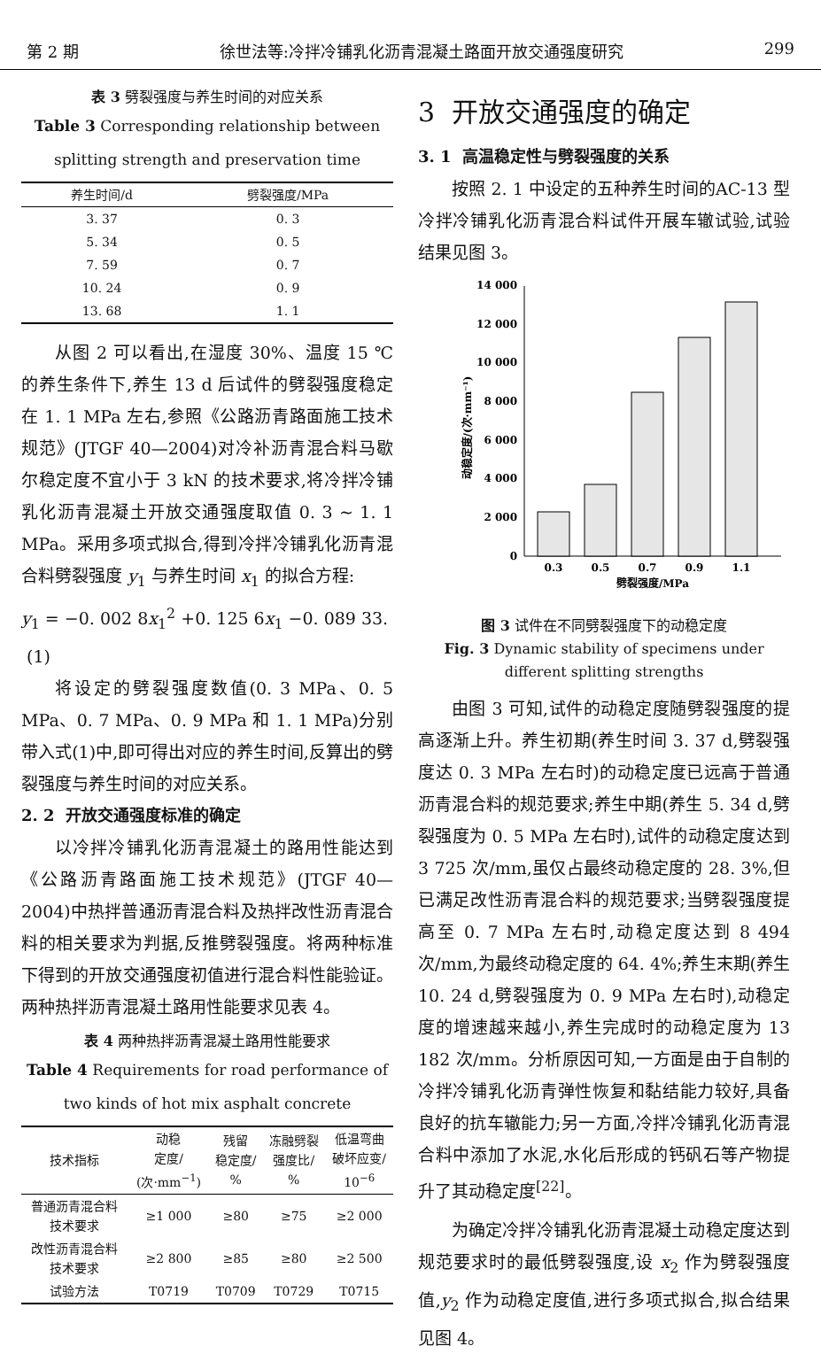第 2 期 徐世法等:冷拌冷铺乳化沥青混凝土路面开放交通强度研究 299
表 3 劈裂强度与养生时间的对应关系
Table 3 Corresponding relationship between splitting strength and preservation time
| 养生时间/d | 劈裂强度/MPa |
| --- | --- |
| 3. 37 | 0. 3 |
| 5. 34 | 0. 5 |
| 7. 59 | 0. 7 |
| 10. 24 | 0. 9 |
| 13. 68 | 1. 1 |
从图 2 可以看出,在湿度 30%、温度 15 ℃的养生条件下,养生 13 d 后试件的劈裂强度稳定在 1. 1 MPa 左右,参照《公路沥青路面施工技术规范》(JTGF 40—2004)对冷补沥青混合料马歇尔稳定度不宜小于 3 kN 的技术要求,将冷拌冷铺乳化沥青混凝土开放交通强度取值 0. 3 ~ 1. 1 MPa。采用多项式拟合,得到冷拌冷铺乳化沥青混合料劈裂强度 y<sub>1</sub> 与养生时间 x<sub>1</sub> 的拟合方程:
y<sub>1</sub> = −0. 002 8x<sub>1</sub><sup>2</sup> +0. 125 6x<sub>1</sub> −0. 089 33. (1)
将设定的劈裂强度数值(0. 3 MPa、0. 5 MPa、0. 7 MPa、0. 9 MPa 和 1. 1 MPa)分别带入式(1)中,即可得出对应的养生时间,反算出的劈裂强度与养生时间的对应关系。
2. 2 开放交通强度标准的确定
以冷拌冷铺乳化沥青混凝土的路用性能达到《公路沥青路面施工技术规范》(JTGF 40—2004)中热拌普通沥青混合料及热拌改性沥青混合料的相关要求为判据,反推劈裂强度。将两种标准下得到的开放交通强度初值进行混合料性能验证。两种热拌沥青混凝土路用性能要求见表 4。
表 4 两种热拌沥青混凝土路用性能要求
Table 4 Requirements for road performance of two kinds of hot mix asphalt concrete
| 技术指标 | 动稳 定度/ (次·mm<sup>−1</sup>) | 残留 稳定度/ % | 冻融劈裂 强度比/ % | 低温弯曲 破坏应变/ 10<sup>−6</sup> |
| --- | --- | --- | --- | --- |
| 普通沥青混合料 技术要求 | ≥1 000 | ≥80 | ≥75 | ≥2 000 |
| 改性沥青混合料 技术要求 | ≥2 800 | ≥85 | ≥80 | ≥2 500 |
| 试验方法 | T0719 | T0709 | T0729 | T0715 |
3 开放交通强度的确定
3. 1 高温稳定性与劈裂强度的关系
按照 2. 1 中设定的五种养生时间的AC-13 型冷拌冷铺乳化沥青混合料试件开展车辙试验,试验结果见图 3。
0
2 000
4 000
6 000
8 000
10 000
12 000
14 000
0.3
0.5
0.7
0.9
1.1
劈裂强度/MPa
动稳定度/(次·mm⁻¹)
图 3 试件在不同劈裂强度下的动稳定度
Fig. 3 Dynamic stability of specimens under different splitting strengths
由图 3 可知,试件的动稳定度随劈裂强度的提高逐渐上升。养生初期(养生时间 3. 37 d,劈裂强度达 0. 3 MPa 左右时)的动稳定度已远高于普通沥青混合料的规范要求;养生中期(养生 5. 34 d,劈裂强度为 0. 5 MPa 左右时),试件的动稳定度达到 3 725 次/mm,虽仅占最终动稳定度的 28. 3%,但已满足改性沥青混合料的规范要求;当劈裂强度提高至 0. 7 MPa 左右时,动稳定度达到 8 494 次/mm,为最终动稳定度的 64. 4%;养生末期(养生 10. 24 d,劈裂强度为 0. 9 MPa 左右时),动稳定度的增速越来越小,养生完成时的动稳定度为 13 182 次/mm。分析原因可知,一方面是由于自制的冷拌冷铺乳化沥青弹性恢复和黏结能力较好,具备良好的抗车辙能力;另一方面,冷拌冷铺乳化沥青混合料中添加了水泥,水化后形成的钙矾石等产物提升了其动稳定度<sup>[22]</sup>。
为确定冷拌冷铺乳化沥青混凝土动稳定度达到规范要求时的最低劈裂强度,设 x<sub>2</sub> 作为劈裂强度值,y<sub>2</sub> 作为动稳定度值,进行多项式拟合,拟合结果见图 4。